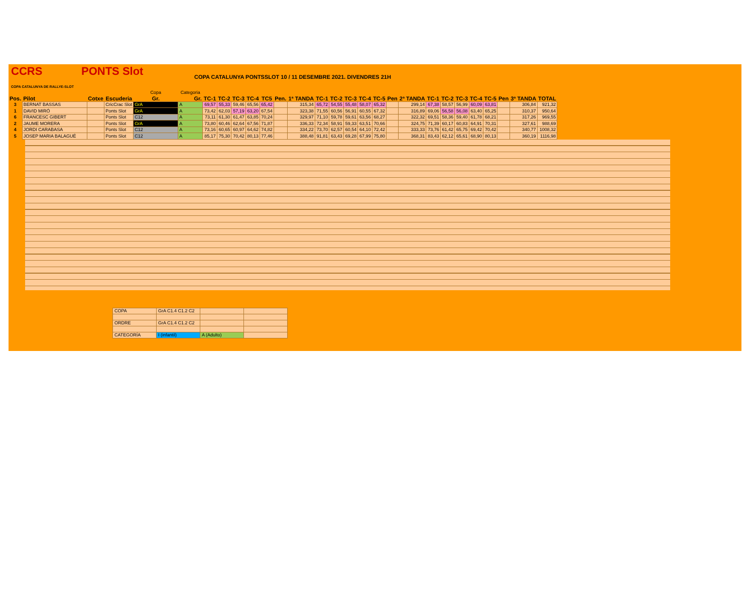CCRS
COPA CATALUNYA DE RALLYE-SLOT
PONTS Slot
COPA CATALUNYA PONTSSLOT 10 / 11 DESEMBRE 2021. DIVENDRES 21H
| | | | | Copa | Categoria | | | | | | | | | | | | | | | | | | | | | | |
| --- | --- | --- | --- | --- | --- | --- | --- | --- | --- | --- | --- | --- | --- | --- | --- | --- | --- | --- | --- | --- | --- | --- | --- | --- | --- | --- | --- |
| Pos. | Pilot | Cotxe | Escuderia | Gr. | Gr. | TC-1 | TC-2 | TC-3 | TC-4 | TC5 | Pen. | 1ª TANDA | TC-1 | TC-2 | TC-3 | TC-4 | TC-5 | Pen | 2ª TANDA | TC-1 | TC-2 | TC-3 | TC-4 | TC-5 | Pen | 3ª TANDA | TOTAL |
| 3 | BERNAT BASSAS | | CricCrac Slot | GrA | A | 69,57 | 55,33 | 59,46 | 65,56 | 65,42 | | 315,34 | 65,72 | 54,55 | 55,48 | 58,07 | 65,32 | | 299,14 | 67,38 | 58,57 | 56,99 | 60,09 | 63,81 | | 306,84 | 921,32 |
| 1 | DAVID MIRÓ | | Ponts Slot | GrA | A | 73,42 | 62,03 | 57,19 | 63,20 | 67,54 | | 323,38 | 71,55 | 60,56 | 56,91 | 60,55 | 67,32 | | 316,89 | 69,06 | 56,58 | 56,08 | 63,40 | 65,25 | | 310,37 | 950,64 |
| 6 | FRANCESC GIBERT | | Ponts Slot | C12 | A | 73,11 | 61,30 | 61,47 | 63,85 | 70,24 | | 329,97 | 71,10 | 59,78 | 59,61 | 63,56 | 68,27 | | 322,32 | 69,51 | 58,36 | 59,40 | 61,78 | 68,21 | | 317,26 | 969,55 |
| 2 | JAUME MORERA | | Ponts Slot | GrA | A | 73,80 | 60,46 | 62,64 | 67,56 | 71,87 | | 336,33 | 72,34 | 58,91 | 59,33 | 63,51 | 70,66 | | 324,75 | 71,39 | 60,17 | 60,83 | 64,91 | 70,31 | | 327,61 | 988,69 |
| 4 | JORDI CARABASA | | Ponts Slot | C12 | A | 73,16 | 60,65 | 60,97 | 64,62 | 74,82 | | 334,22 | 73,70 | 62,57 | 60,54 | 64,10 | 72,42 | | 333,33 | 73,76 | 61,42 | 65,75 | 69,42 | 70,42 | | 340,77 | 1008,32 |
| 5 | JOSEP MARIA BALAGUÉ | | Ponts Slot | C12 | A | 85,17 | 75,30 | 70,42 | 80,13 | 77,46 | | 388,48 | 91,81 | 63,43 | 69,28 | 67,99 | 75,80 | | 368,31 | 83,43 | 62,12 | 65,61 | 68,90 | 80,13 | | 360,19 | 1116,98 |
| COPA | GrA C1.4 C1.2 C2 | | |
| ORDRE | GrA C1.4 C1.2 C2 | | |
| CATEGORÍA | I (infantil) | A (Adulto) | |